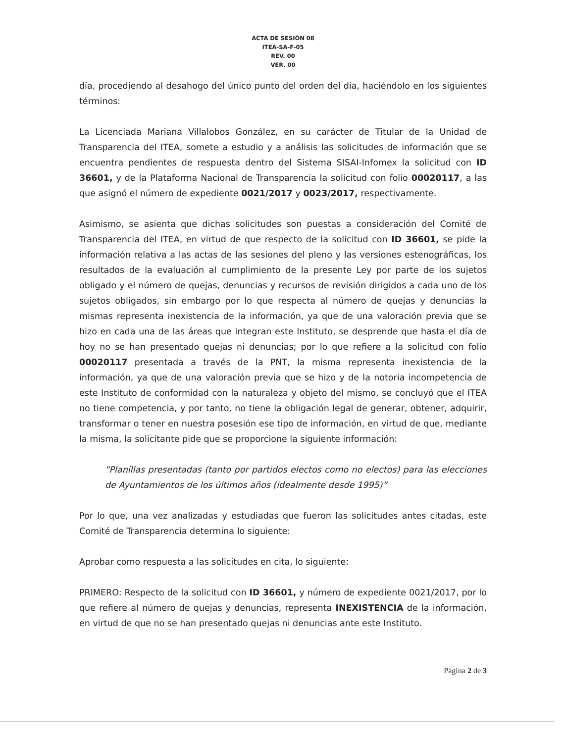ACTA DE SESIÓN 08
ITEA-SA-F-05
REV. 00
VER. 00
día, procediendo al desahogo del único punto del orden del día, haciéndolo en los siguientes términos:
La Licenciada Mariana Villalobos González, en su carácter de Titular de la Unidad de Transparencia del ITEA, somete a estudio y a análisis las solicitudes de información que se encuentra pendientes de respuesta dentro del Sistema SISAI-Infomex la solicitud con ID 36601, y de la Plataforma Nacional de Transparencia la solicitud con folio 00020117, a las que asignó el número de expediente 0021/2017 y 0023/2017, respectivamente.
Asimismo, se asienta que dichas solicitudes son puestas a consideración del Comité de Transparencia del ITEA, en virtud de que respecto de la solicitud con ID 36601, se pide la información relativa a las actas de las sesiones del pleno y las versiones estenográficas, los resultados de la evaluación al cumplimiento de la presente Ley por parte de los sujetos obligado y el número de quejas, denuncias y recursos de revisión dirigidos a cada uno de los sujetos obligados, sin embargo por lo que respecta al número de quejas y denuncias la mismas representa inexistencia de la información, ya que de una valoración previa que se hizo en cada una de las áreas que integran este Instituto, se desprende que hasta el día de hoy no se han presentado quejas ni denuncias; por lo que refiere a la solicitud con folio 00020117 presentada a través de la PNT, la misma representa inexistencia de la información, ya que de una valoración previa que se hizo y de la notoria incompetencia de este Instituto de conformidad con la naturaleza y objeto del mismo, se concluyó que el ITEA no tiene competencia, y por tanto, no tiene la obligación legal de generar, obtener, adquirir, transformar o tener en nuestra posesión ese tipo de información, en virtud de que, mediante la misma, la solicitante pide que se proporcione la siguiente información:
“Planillas presentadas (tanto por partidos electos como no electos) para las elecciones de Ayuntamientos de los últimos años (idealmente desde 1995)”
Por lo que, una vez analizadas y estudiadas que fueron las solicitudes antes citadas, este Comité de Transparencia determina lo siguiente:
Aprobar como respuesta a las solicitudes en cita, lo siguiente:
PRIMERO: Respecto de la solicitud con ID 36601, y número de expediente 0021/2017, por lo que refiere al número de quejas y denuncias, representa INEXISTENCIA de la información, en virtud de que no se han presentado quejas ni denuncias ante este Instituto.
Página 2 de 3